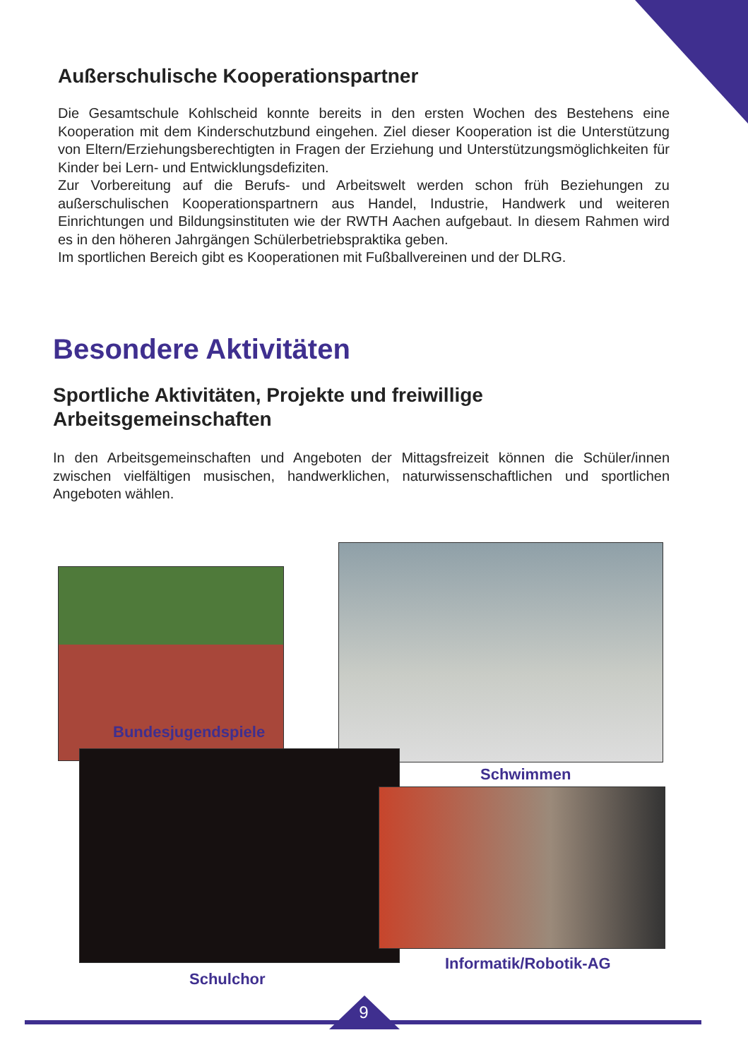Außerschulische Kooperationspartner
Die Gesamtschule Kohlscheid konnte bereits in den ersten Wochen des Bestehens eine Kooperation mit dem Kinderschutzbund eingehen. Ziel dieser Kooperation ist die Unterstützung von Eltern/Erziehungsberechtigten in Fragen der Erziehung und Unterstützungsmöglichkeiten für Kinder bei Lern- und Entwicklungsdefiziten.
Zur Vorbereitung auf die Berufs- und Arbeitswelt werden schon früh Beziehungen zu außerschulischen Kooperationspartnern aus Handel, Industrie, Handwerk und weiteren Einrichtungen und Bildungsinstituten wie der RWTH Aachen aufgebaut. In diesem Rahmen wird es in den höheren Jahrgängen Schülerbetriebspraktika geben.
Im sportlichen Bereich gibt es Kooperationen mit Fußballvereinen und der DLRG.
Besondere Aktivitäten
Sportliche Aktivitäten, Projekte und freiwillige
Arbeitsgemeinschaften
In den Arbeitsgemeinschaften und Angeboten der Mittagsfreizeit können die Schüler/innen zwischen vielfältigen musischen, handwerklichen, naturwissenschaftlichen und sportlichen Angeboten wählen.
Bundesjugendspiele
Schwimmen
Informatik/Robotik-AG
Schulchor
9